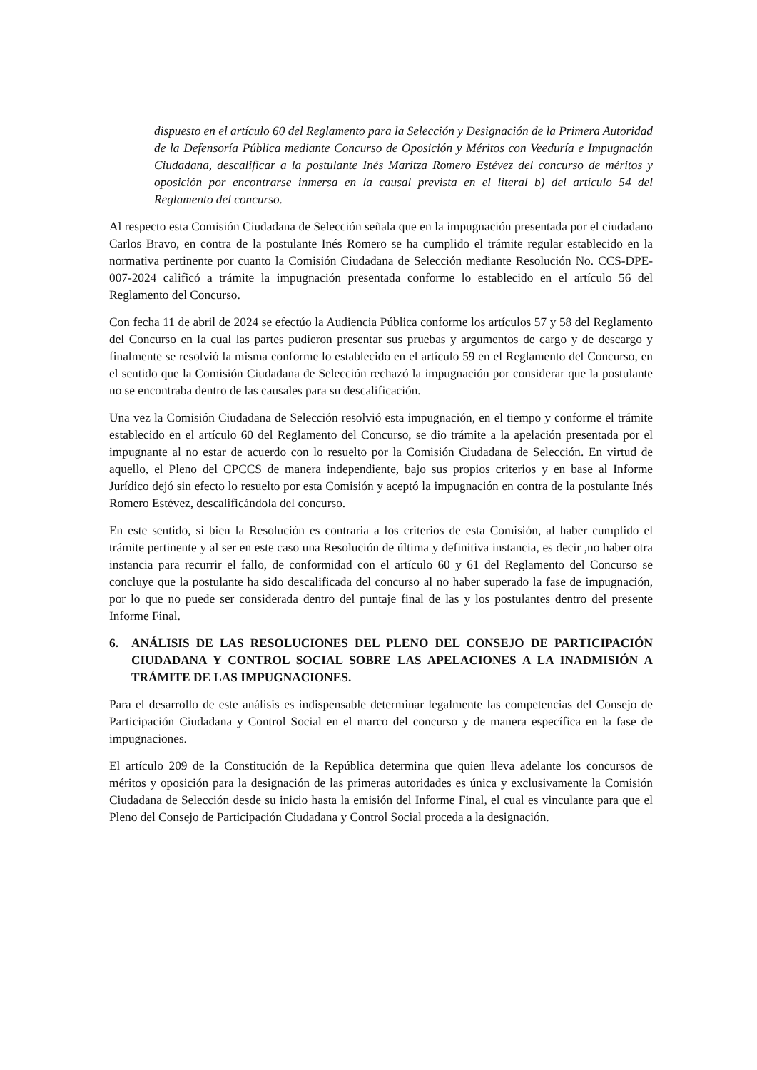dispuesto en el artículo 60 del Reglamento para la Selección y Designación de la Primera Autoridad de la Defensoría Pública mediante Concurso de Oposición y Méritos con Veeduría e Impugnación Ciudadana, descalificar a la postulante Inés Maritza Romero Estévez del concurso de méritos y oposición por encontrarse inmersa en la causal prevista en el literal b) del artículo 54 del Reglamento del concurso.
Al respecto esta Comisión Ciudadana de Selección señala que en la impugnación presentada por el ciudadano Carlos Bravo, en contra de la postulante Inés Romero se ha cumplido el trámite regular establecido en la normativa pertinente por cuanto la Comisión Ciudadana de Selección mediante Resolución No. CCS-DPE-007-2024 calificó a trámite la impugnación presentada conforme lo establecido en el artículo 56 del Reglamento del Concurso.
Con fecha 11 de abril de 2024 se efectúo la Audiencia Pública conforme los artículos 57 y 58 del Reglamento del Concurso en la cual las partes pudieron presentar sus pruebas y argumentos de cargo y de descargo y finalmente se resolvió la misma conforme lo establecido en el artículo 59 en el Reglamento del Concurso, en el sentido que la Comisión Ciudadana de Selección rechazó la impugnación por considerar que la postulante no se encontraba dentro de las causales para su descalificación.
Una vez la Comisión Ciudadana de Selección resolvió esta impugnación, en el tiempo y conforme el trámite establecido en el artículo 60 del Reglamento del Concurso, se dio trámite a la apelación presentada por el impugnante al no estar de acuerdo con lo resuelto por la Comisión Ciudadana de Selección. En virtud de aquello, el Pleno del CPCCS de manera independiente, bajo sus propios criterios y en base al Informe Jurídico dejó sin efecto lo resuelto por esta Comisión y aceptó la impugnación en contra de la postulante Inés Romero Estévez, descalificándola del concurso.
En este sentido, si bien la Resolución es contraria a los criterios de esta Comisión, al haber cumplido el trámite pertinente y al ser en este caso una Resolución de última y definitiva instancia, es decir ,no haber otra instancia para recurrir el fallo, de conformidad con el artículo 60 y 61 del Reglamento del Concurso se concluye que la postulante ha sido descalificada del concurso al no haber superado la fase de impugnación, por lo que no puede ser considerada dentro del puntaje final de las y los postulantes dentro del presente Informe Final.
6. ANÁLISIS DE LAS RESOLUCIONES DEL PLENO DEL CONSEJO DE PARTICIPACIÓN CIUDADANA Y CONTROL SOCIAL SOBRE LAS APELACIONES A LA INADMISIÓN A TRÁMITE DE LAS IMPUGNACIONES.
Para el desarrollo de este análisis es indispensable determinar legalmente las competencias del Consejo de Participación Ciudadana y Control Social en el marco del concurso y de manera específica en la fase de impugnaciones.
El artículo 209 de la Constitución de la República determina que quien lleva adelante los concursos de méritos y oposición para la designación de las primeras autoridades es única y exclusivamente la Comisión Ciudadana de Selección desde su inicio hasta la emisión del Informe Final, el cual es vinculante para que el Pleno del Consejo de Participación Ciudadana y Control Social proceda a la designación.